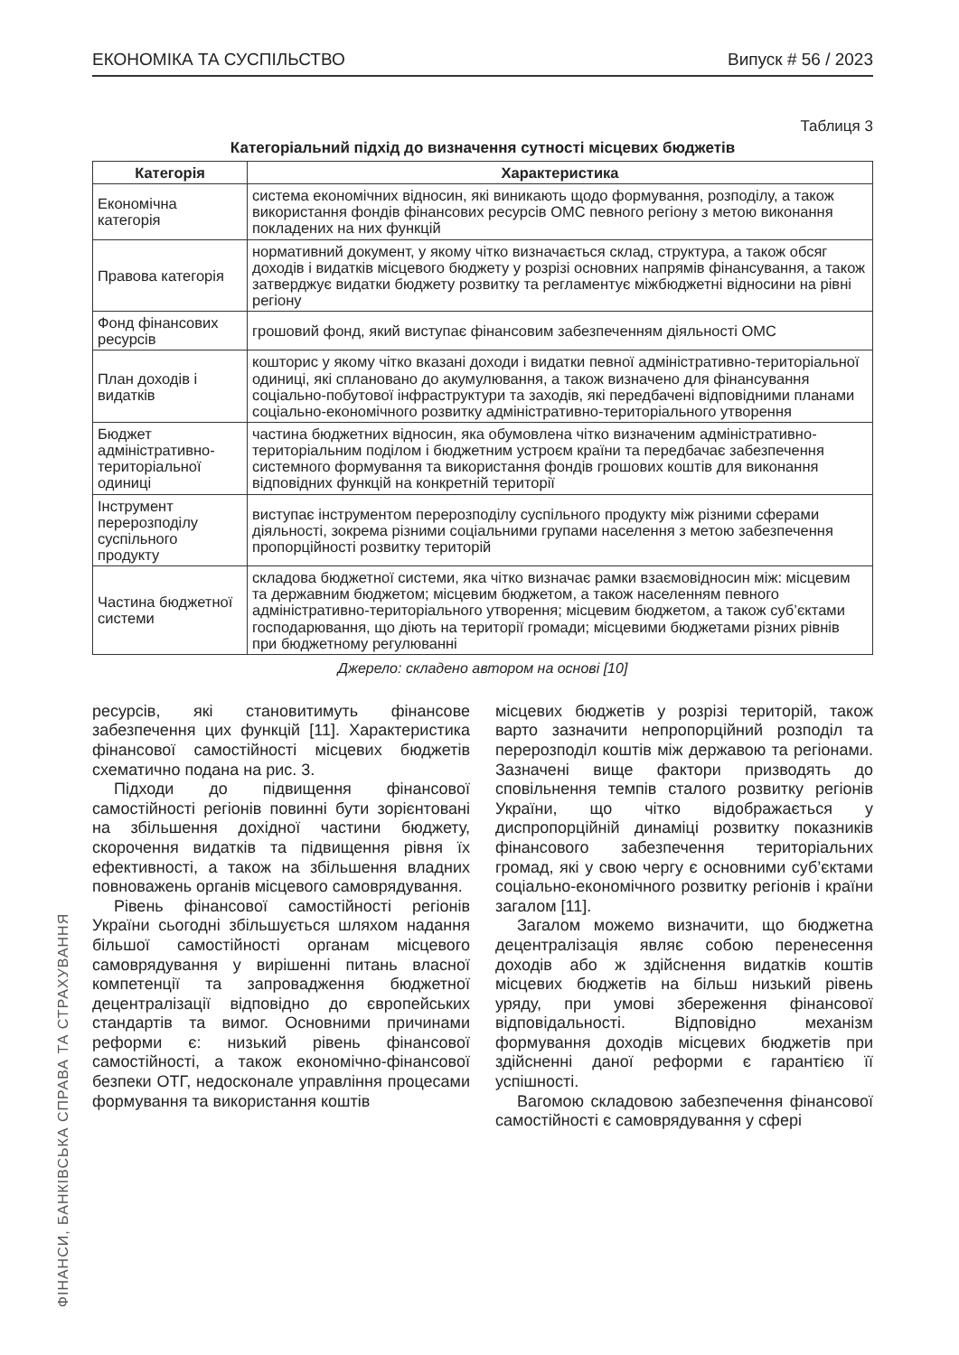ЕКОНОМІКА ТА СУСПІЛЬСТВО Випуск # 56 / 2023
Таблиця 3
Категоріальний підхід до визначення сутності місцевих бюджетів
| Категорія | Характеристика |
| --- | --- |
| Економічна категорія | система економічних відносин, які виникають щодо формування, розподілу, а також використання фондів фінансових ресурсів ОМС певного регіону з метою виконання покладених на них функцій |
| Правова категорія | нормативний документ, у якому чітко визначається склад, структура, а також обсяг доходів і видатків місцевого бюджету у розрізі основних напрямів фінансування, а також затверджує видатки бюджету розвитку та регламентує міжбюджетні відносини на рівні регіону |
| Фонд фінансових ресурсів | грошовий фонд, який виступає фінансовим забезпеченням діяльності ОМС |
| План доходів і видатків | кошторис у якому чітко вказані доходи і видатки певної адміністративно-територіальної одиниці, які сплановано до акумулювання, а також визначено для фінансування соціально-побутової інфраструктури та заходів, які передбачені відповідними планами соціально-економічного розвитку адміністративно-територіального утворення |
| Бюджет адміністративно-територіальної одиниці | частина бюджетних відносин, яка обумовлена чітко визначеним адміністративно-територіальним поділом і бюджетним устроєм країни та передбачає забезпечення системного формування та використання фондів грошових коштів для виконання відповідних функцій на конкретній території |
| Інструмент перерозподілу суспільного продукту | виступає інструментом перерозподілу суспільного продукту між різними сферами діяльності, зокрема різними соціальними групами населення з метою забезпечення пропорційності розвитку територій |
| Частина бюджетної системи | складова бюджетної системи, яка чітко визначає рамки взаємовідносин між: місцевим та державним бюджетом; місцевим бюджетом, а також населенням певного адміністративно-територіального утворення; місцевим бюджетом, а також суб’єктами господарювання, що діють на території громади; місцевими бюджетами різних рівнів при бюджетному регулюванні |
Джерело: складено автором на основі [10]
ресурсів, які становитимуть фінансове забезпечення цих функцій [11]. Характеристика фінансової самостійності місцевих бюджетів схематично подана на рис. 3.
Підходи до підвищення фінансової самостійності регіонів повинні бути зорієнтовані на збільшення дохідної частини бюджету, скорочення видатків та підвищення рівня їх ефективності, а також на збільшення владних повноважень органів місцевого самоврядування.
Рівень фінансової самостійності регіонів України сьогодні збільшується шляхом надання більшої самостійності органам місцевого самоврядування у вирішенні питань власної компетенції та запровадження бюджетної децентралізації відповідно до європейських стандартів та вимог. Основними причинами реформи є: низький рівень фінансової самостійності, а також економічно-фінансової безпеки ОТГ, недосконале управління процесами формування та використання коштів
місцевих бюджетів у розрізі територій, також варто зазначити непропорційний розподіл та перерозподіл коштів між державою та регіонами. Зазначені вище фактори призводять до сповільнення темпів сталого розвитку регіонів України, що чітко відображається у диспропорційній динаміці розвитку показників фінансового забезпечення територіальних громад, які у свою чергу є основними суб’єктами соціально-економічного розвитку регіонів і країни загалом [11].
Загалом можемо визначити, що бюджетна децентралізація являє собою перенесення доходів або ж здійснення видатків коштів місцевих бюджетів на більш низький рівень уряду, при умові збереження фінансової відповідальності. Відповідно механізм формування доходів місцевих бюджетів при здійсненні даної реформи є гарантією її успішності.
Вагомою складовою забезпечення фінансової самостійності є самоврядування у сфері
ФІНАНСИ, БАНКІВСЬКА СПРАВА ТА СТРАХУВАННЯ